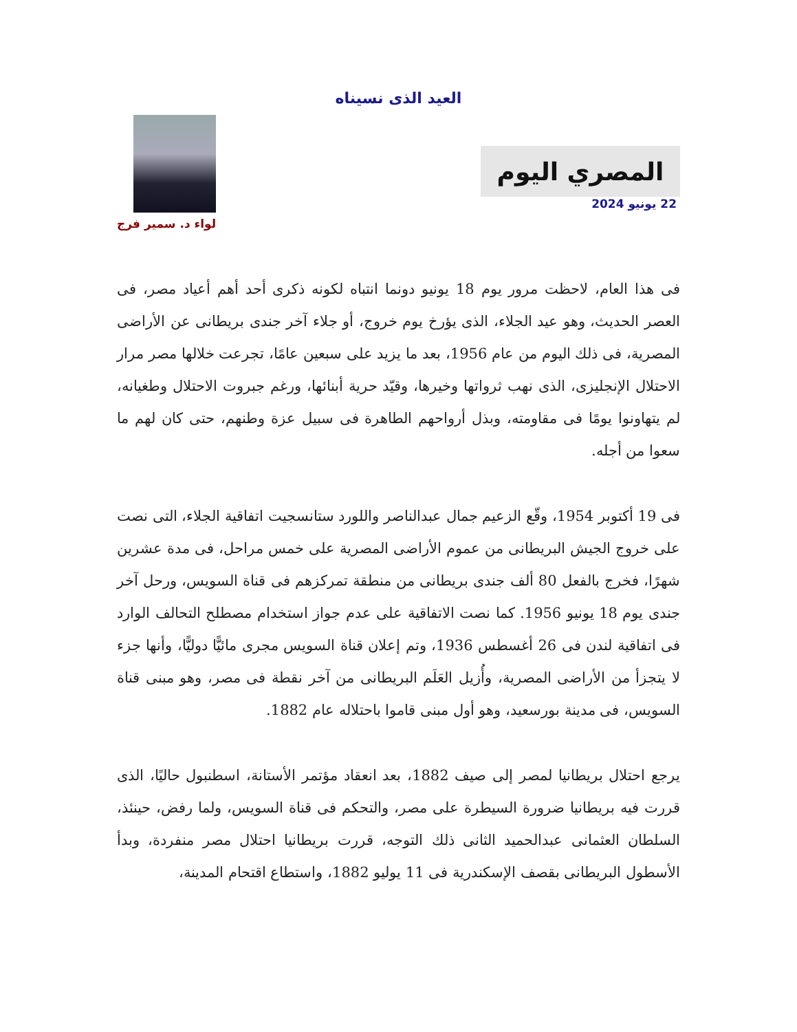العيد الذى نسيناه
المصري اليوم
22 يونيو 2024
لواء د. سمير فرج
فى هذا العام، لاحظت مرور يوم 18 يونيو دونما انتباه لكونه ذكرى أحد أهم أعياد مصر، فى العصر الحديث، وهو عيد الجلاء، الذى يؤرخ يوم خروج، أو جلاء آخر جندى بريطانى عن الأراضى المصرية، فى ذلك اليوم من عام 1956، بعد ما يزيد على سبعين عامًا، تجرعت خلالها مصر مرار الاحتلال الإنجليزى، الذى نهب ثرواتها وخيرها، وقيّد حرية أبنائها، ورغم جبروت الاحتلال وطغيانه، لم يتهاونوا يومًا فى مقاومته، وبذل أرواحهم الطاهرة فى سبيل عزة وطنهم، حتى كان لهم ما سعوا من أجله.
فى 19 أكتوبر 1954، وقّع الزعيم جمال عبدالناصر واللورد ستانسجيت اتفاقية الجلاء، التى نصت على خروج الجيش البريطانى من عموم الأراضى المصرية على خمس مراحل، فى مدة عشرين شهرًا، فخرج بالفعل 80 ألف جندى بريطانى من منطقة تمركزهم فى قناة السويس، ورحل آخر جندى يوم 18 يونيو 1956. كما نصت الاتفاقية على عدم جواز استخدام مصطلح التحالف الوارد فى اتفاقية لندن فى 26 أغسطس 1936، وتم إعلان قناة السويس مجرى مائيًّا دوليًّا، وأنها جزء لا يتجزأ من الأراضى المصرية، وأُزيل العَلَم البريطانى من آخر نقطة فى مصر، وهو مبنى قناة السويس، فى مدينة بورسعيد، وهو أول مبنى قاموا باحتلاله عام 1882.
يرجع احتلال بريطانيا لمصر إلى صيف 1882، بعد انعقاد مؤتمر الأستانة، اسطنبول حاليًا، الذى قررت فيه بريطانيا ضرورة السيطرة على مصر، والتحكم فى قناة السويس، ولما رفض، حينئذ، السلطان العثمانى عبدالحميد الثانى ذلك التوجه، قررت بريطانيا احتلال مصر منفردة، وبدأ الأسطول البريطانى بقصف الإسكندرية فى 11 يوليو 1882، واستطاع اقتحام المدينة،